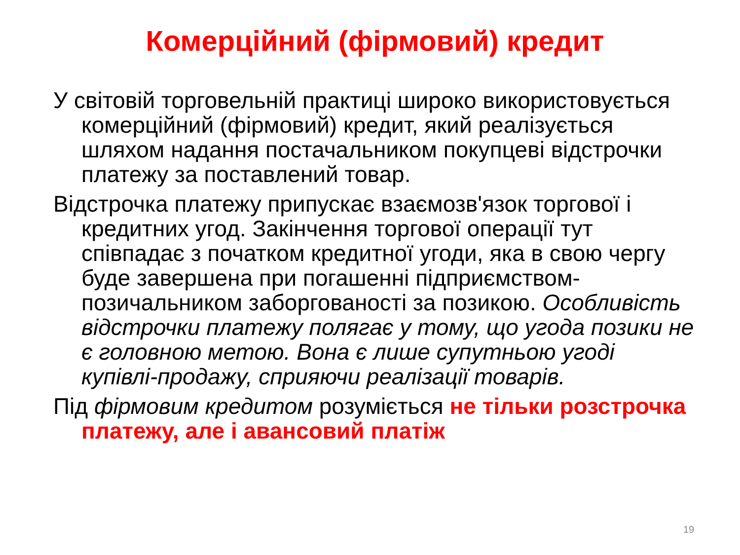Комерційний (фірмовий) кредит
У світовій торговельній практиці широко використовується комерційний (фірмовий) кредит, який реалізується шляхом надання постачальником покупцеві відстрочки платежу за поставлений товар.
Відстрочка платежу припускає взаємозв'язок торгової і кредитних угод. Закінчення торгової операції тут співпадає з початком кредитної угоди, яка в свою чергу буде завершена при погашенні підприємством-позичальником заборгованості за позикою. Особливість відстрочки платежу полягає у тому, що угода позики не є головною метою. Вона є лише супутньою угоді купівлі-продажу, сприяючи реалізації товарів.
Під фірмовим кредитом розуміється не тільки розстрочка платежу, але і авансовий платіж
19